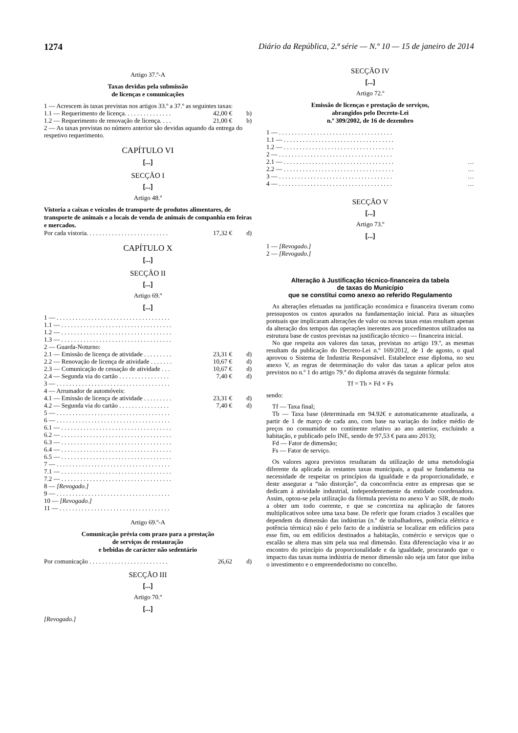1274 Diário da República, 2.ª série — N.º 10 — 15 de janeiro de 2014
Artigo 37.º-A
Taxas devidas pela submissão
de licenças e comunicações
| 1 — Acrescem às taxas previstas nos artigos 33.º a 37.º as seguintes taxas: | | |
| 1.1 — Requerimento de licença. . . . . . . . . . . . . . . | 42,00 € | b) |
| 1.2 — Requerimento de renovação de licença. . . . | 21,00 € | b) |
| 2 — As taxas previstas no número anterior são devidas aquando da entrega do respetivo requerimento. | | |
CAPÍTULO VI
[...]
SECÇÃO I
[...]
Artigo 48.º
Vistoria a caixas e veículos de transporte de produtos alimentares, de transporte de animais e a locais de venda de animais de companhia em feiras e mercados.
| Por cada vistoria. . . . . . . . . . . . . . . . . . . . . . . . . . | 17,32 € | d) |
CAPÍTULO X
[...]
SECÇÃO II
[...]
Artigo 69.º
[...]
| 1 — . . . . . . . . . . . . . . . . . . . . . . . . . . . . . . . . . . . . | | |
| 1.1 — . . . . . . . . . . . . . . . . . . . . . . . . . . . . . . . . . . . | | |
| 1.2 — . . . . . . . . . . . . . . . . . . . . . . . . . . . . . . . . . . . | | |
| 1.3 — . . . . . . . . . . . . . . . . . . . . . . . . . . . . . . . . . . . | | |
| 2 — Guarda-Noturno: | | |
| 2.1 — Emissão de licença de atividade . . . . . . . . . | 23,31 € | d) |
| 2.2 — Renovação de licença de atividade . . . . . . . | 10,67 € | d) |
| 2.3 — Comunicação de cessação de atividade . . . | 10,67 € | d) |
| 2.4 — Segunda via do cartão . . . . . . . . . . . . . . . . | 7,40 € | d) |
| 3 — . . . . . . . . . . . . . . . . . . . . . . . . . . . . . . . . . . . . | | |
| 4 — Arrumador de automóveis: | | |
| 4.1 — Emissão de licença de atividade . . . . . . . . . | 23,31 € | d) |
| 4.2 — Segunda via do cartão . . . . . . . . . . . . . . . . | 7,40 € | d) |
| 5 — . . . . . . . . . . . . . . . . . . . . . . . . . . . . . . . . . . . . | | |
| 6 — . . . . . . . . . . . . . . . . . . . . . . . . . . . . . . . . . . . . | | |
| 6.1 — . . . . . . . . . . . . . . . . . . . . . . . . . . . . . . . . . . . | | |
| 6.2 — . . . . . . . . . . . . . . . . . . . . . . . . . . . . . . . . . . . | | |
| 6.3 — . . . . . . . . . . . . . . . . . . . . . . . . . . . . . . . . . . . | | |
| 6.4 — . . . . . . . . . . . . . . . . . . . . . . . . . . . . . . . . . . . | | |
| 6.5 — . . . . . . . . . . . . . . . . . . . . . . . . . . . . . . . . . . . | | |
| 7 — . . . . . . . . . . . . . . . . . . . . . . . . . . . . . . . . . . . . | | |
| 7.1 — . . . . . . . . . . . . . . . . . . . . . . . . . . . . . . . . . . . | | |
| 7.2 — . . . . . . . . . . . . . . . . . . . . . . . . . . . . . . . . . . . | | |
| 8 — [Revogado.] | | |
| 9 — . . . . . . . . . . . . . . . . . . . . . . . . . . . . . . . . . . . . | | |
| 10 — [Revogado.] | | |
| 11 — . . . . . . . . . . . . . . . . . . . . . . . . . . . . . . . . . . . | | |
Artigo 69.º-A
Comunicação prévia com prazo para a prestação
de serviços de restauração
e bebidas de carácter não sedentário
| Por comunicação . . . . . . . . . . . . . . . . . . . . . . . . . | 26,62 | d) |
SECÇÃO III
[...]
Artigo 70.º
[...]
[Revogado.]
SECÇÃO IV
[...]
Artigo 72.º
Emissão de licenças e prestação de serviços,
abrangidos pelo Decreto-Lei
n.º 309/2002, de 16 de dezembro
| 1 — . . . . . . . . . . . . . . . . . . . . . . . . . . . . . . . . . . . . | |
| 1.1 — . . . . . . . . . . . . . . . . . . . . . . . . . . . . . . . . . . . | |
| 1.2 — . . . . . . . . . . . . . . . . . . . . . . . . . . . . . . . . . . . | |
| 2 — . . . . . . . . . . . . . . . . . . . . . . . . . . . . . . . . . . . . | |
| 2.1 — . . . . . . . . . . . . . . . . . . . . . . . . . . . . . . . . . . . | … |
| 2.2 — . . . . . . . . . . . . . . . . . . . . . . . . . . . . . . . . . . . | … |
| 3 — . . . . . . . . . . . . . . . . . . . . . . . . . . . . . . . . . . . . | … |
| 4 — . . . . . . . . . . . . . . . . . . . . . . . . . . . . . . . . . . . . | … |
SECÇÃO V
[...]
Artigo 73.º
[...]
1 — [Revogado.]
2 — [Revogado.]
Alteração à Justificação técnico-financeira da tabela
de taxas do Município
que se constitui como anexo ao referido Regulamento
As alterações efetuadas na justificação económica e financeira tiveram como pressupostos os custos apurados na fundamentação inicial. Para as situações pontuais que implicaram alterações de valor ou novas taxas estas resultam apenas da alteração dos tempos das operações inerentes aos procedimentos utilizados na estrutura base de custos previstas na justificação técnico — financeira inicial.
No que respeita aos valores das taxas, previstas no artigo 19.º, as mesmas resultam da publicação do Decreto-Lei n.º 169/2012, de 1 de agosto, o qual aprovou o Sistema de Industria Responsável. Estabelece esse diploma, no seu anexo V, as regras de determinação do valor das taxas a aplicar pelos atos previstos no n.º 1 do artigo 79.º do diploma através da seguinte fórmula:
Tf = Tb × Fd × Fs
sendo:
Tf — Taxa final;
Tb — Taxa base (determinada em 94.92€ e automaticamente atualizada, a partir de 1 de março de cada ano, com base na variação do índice médio de preços no consumidor no continente relativo ao ano anterior, excluindo a habitação, e publicado pelo INE, sendo de 97,53 € para ano 2013);
Fd — Fator de dimensão;
Fs — Fator de serviço.
Os valores agora previstos resultaram da utilização de uma metodologia diferente da aplicada às restantes taxas municipais, a qual se fundamenta na necessidade de respeitar os princípios da igualdade e da proporcionalidade, e deste assegurar a “não distorção”, da concorrência entre as empresas que se dedicam à atividade industrial, independentemente da entidade coordenadora. Assim, optou-se pela utilização da fórmula prevista no anexo V ao SIR, de modo a obter um todo coerente, e que se concretiza na aplicação de fatores multiplicativos sobre uma taxa base. De referir que foram criados 3 escalões que dependem da dimensão das indústrias (n.º de trabalhadores, potência elétrica e potência térmica) não é pelo facto de a indústria se localizar em edifícios para esse fim, ou em edifícios destinados a habitação, comércio e serviços que o escalão se altera mas sim pela sua real dimensão. Esta diferenciação visa ir ao encontro do princípio da proporcionalidade e da igualdade, procurando que o impacto das taxas numa indústria de menor dimensão não seja um fator que iniba o investimento e o empreendedorismo no concelho.